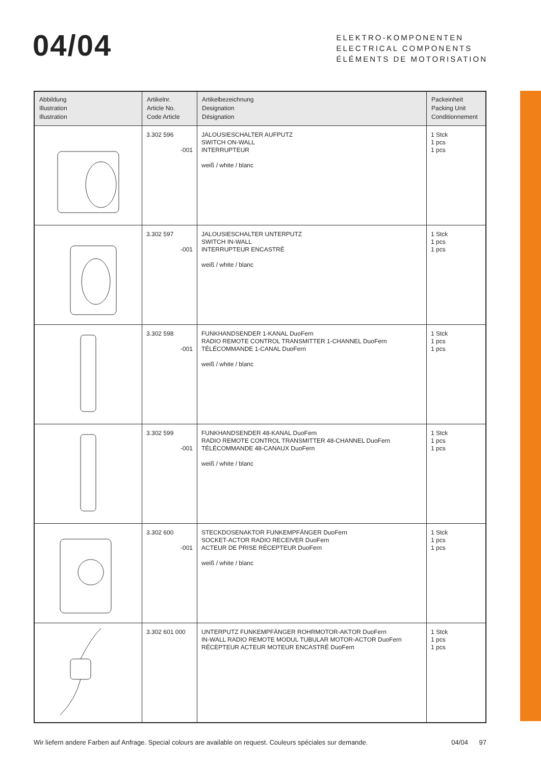04/04
ELEKTRO-KOMPONENTEN
ELECTRICAL COMPONENTS
ÉLÉMENTS DE MOTORISATION
| Abbildung Illustration Illustration | Artikelnr. Article No. Code Article | Artikelbezeichnung Designation Désignation | Packeinheit Packing Unit Conditionnement |
| --- | --- | --- | --- |
| | 3.302 596 -001 | JALOUSIESCHALTER AUFPUTZ SWITCH ON-WALL INTERRUPTEUR weiß / white / blanc | 1 Stck 1 pcs 1 pcs |
| | 3.302 597 -001 | JALOUSIESCHALTER UNTERPUTZ SWITCH IN-WALL INTERRUPTEUR ENCASTRÉ weiß / white / blanc | 1 Stck 1 pcs 1 pcs |
| | 3.302 598 -001 | FUNKHANDSENDER 1-KANAL DuoFern RADIO REMOTE CONTROL TRANSMITTER 1-CHANNEL DuoFern TÉLÉCOMMANDE 1-CANAL DuoFern weiß / white / blanc | 1 Stck 1 pcs 1 pcs |
| | 3.302 599 -001 | FUNKHANDSENDER 48-KANAL DuoFern RADIO REMOTE CONTROL TRANSMITTER 48-CHANNEL DuoFern TÉLÉCOMMANDE 48-CANAUX DuoFern weiß / white / blanc | 1 Stck 1 pcs 1 pcs |
| | 3.302 600 -001 | STECKDOSENAKTOR FUNKEMPFÄNGER DuoFern SOCKET-ACTOR RADIO RECEIVER DuoFern ACTEUR DE PRISE RÉCEPTEUR DuoFern weiß / white / blanc | 1 Stck 1 pcs 1 pcs |
| | 3.302 601 000 | UNTERPUTZ FUNKEMPFÄNGER ROHRMOTOR-AKTOR DuoFern IN-WALL RADIO REMOTE MODUL TUBULAR MOTOR-ACTOR DuoFern RÉCEPTEUR ACTEUR MOTEUR ENCASTRÉ DuoFern | 1 Stck 1 pcs 1 pcs |
Wir liefern andere Farben auf Anfrage. Special colours are available on request. Couleurs spéciales sur demande. 04/04 97